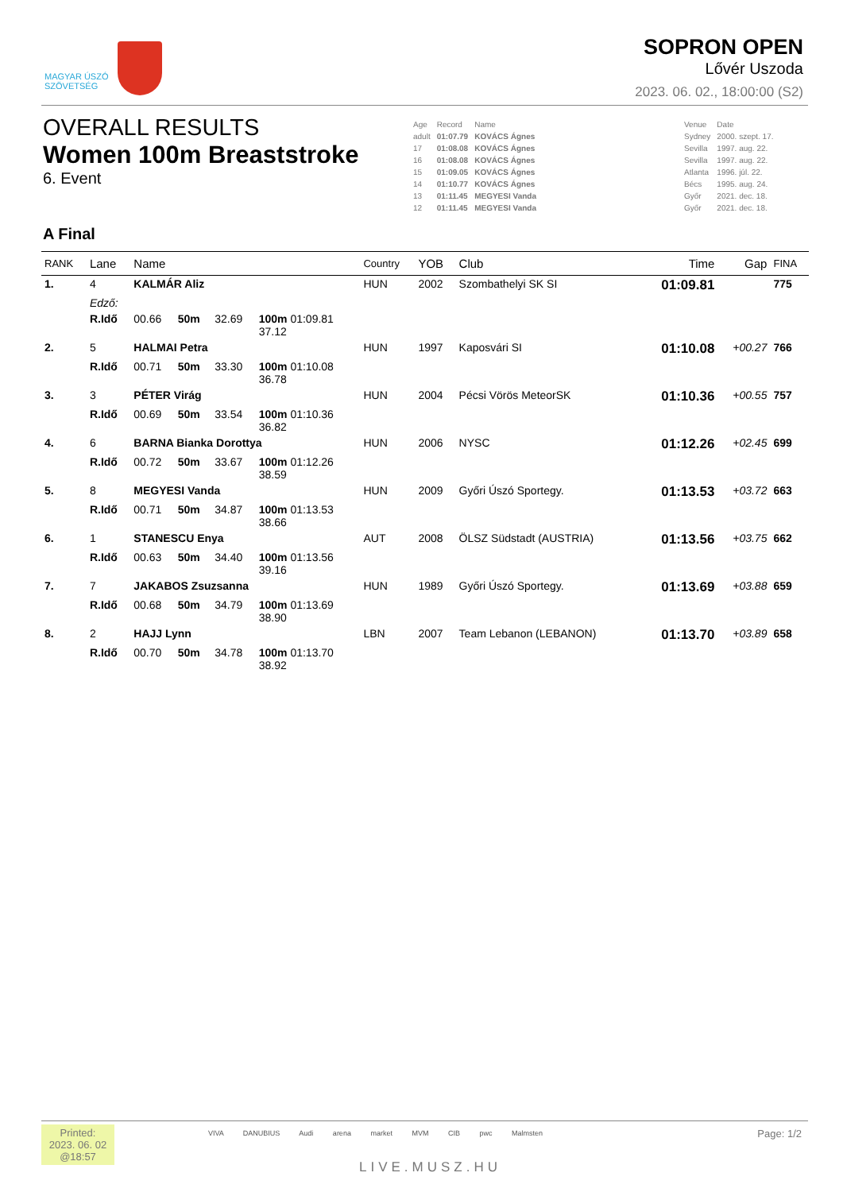MAGYAR ÚSZÓ
SZÖVETSÉG
SOPRON OPEN
Lővér Uszoda
2023. 06. 02., 18:00:00 (S2)
OVERALL RESULTS
Women 100m Breaststroke
6. Event
| Age | Record | Name | | Venue | Date |
| adult | 01:07.79 | KOVÁCS Ágnes | | Sydney | 2000. szept. 17. |
| 17 | 01:08.08 | KOVÁCS Ágnes | | Sevilla | 1997. aug. 22. |
| 16 | 01:08.08 | KOVÁCS Ágnes | | Sevilla | 1997. aug. 22. |
| 15 | 01:09.05 | KOVÁCS Ágnes | | Atlanta | 1996. júl. 22. |
| 14 | 01:10.77 | KOVÁCS Ágnes | | Bécs | 1995. aug. 24. |
| 13 | 01:11.45 | MEGYESI Vanda | | Győr | 2021. dec. 18. |
| 12 | 01:11.45 | MEGYESI Vanda | | Győr | 2021. dec. 18. |
A Final
| RANK | Lane | Name | | | | Country | YOB | Club | Time | Gap | FINA |
| --- | --- | --- | --- | --- | --- | --- | --- | --- | --- | --- | --- |
| 1. | 4 | KALMÁR Aliz | | | | HUN | 2002 | Szombathelyi SK SI | 01:09.81 | | 775 |
| | Edző: | | | | | | | | | | |
| | R.Idő | 00.66 | 50m | 32.69 | 100m 01:09.81 37.12 | | | | | | |
| 2. | 5 | HALMAI Petra | | | | HUN | 1997 | Kaposvári SI | 01:10.08 | +00.27 | 766 |
| | R.Idő | 00.71 | 50m | 33.30 | 100m 01:10.08 36.78 | | | | | | |
| 3. | 3 | PÉTER Virág | | | | HUN | 2004 | Pécsi Vörös MeteorSK | 01:10.36 | +00.55 | 757 |
| | R.Idő | 00.69 | 50m | 33.54 | 100m 01:10.36 36.82 | | | | | | |
| 4. | 6 | BARNA Bianka Dorottya | | | | HUN | 2006 | NYSC | 01:12.26 | +02.45 | 699 |
| | R.Idő | 00.72 | 50m | 33.67 | 100m 01:12.26 38.59 | | | | | | |
| 5. | 8 | MEGYESI Vanda | | | | HUN | 2009 | Győri Úszó Sportegy. | 01:13.53 | +03.72 | 663 |
| | R.Idő | 00.71 | 50m | 34.87 | 100m 01:13.53 38.66 | | | | | | |
| 6. | 1 | STANESCU Enya | | | | AUT | 2008 | ÖLSZ Südstadt (AUSTRIA) | 01:13.56 | +03.75 | 662 |
| | R.Idő | 00.63 | 50m | 34.40 | 100m 01:13.56 39.16 | | | | | | |
| 7. | 7 | JAKABOS Zsuzsanna | | | | HUN | 1989 | Győri Úszó Sportegy. | 01:13.69 | +03.88 | 659 |
| | R.Idő | 00.68 | 50m | 34.79 | 100m 01:13.69 38.90 | | | | | | |
| 8. | 2 | HAJJ Lynn | | | | LBN | 2007 | Team Lebanon (LEBANON) | 01:13.70 | +03.89 | 658 |
| | R.Idő | 00.70 | 50m | 34.78 | 100m 01:13.70 38.92 | | | | | | |
Printed:
2023. 06. 02
@18:57
VIVA DANUBIUS Audi arena market MVM CIB pwc Malmsten
LIVE.MUSZ.HU
Page: 1/2